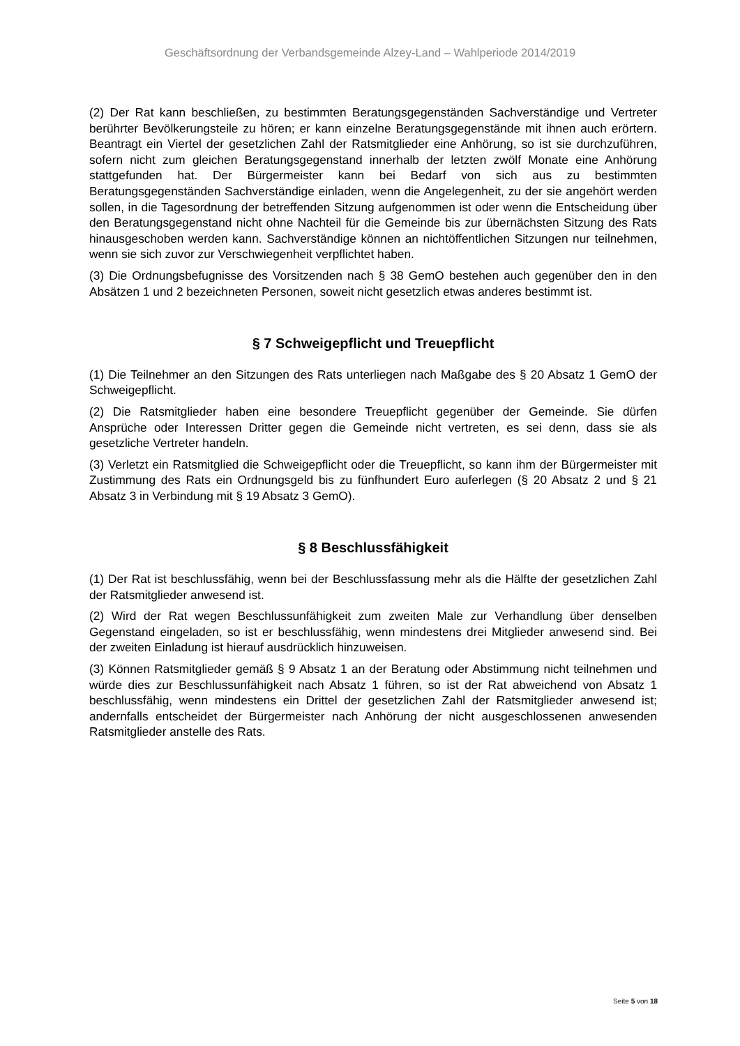Geschäftsordnung der Verbandsgemeinde Alzey-Land – Wahlperiode 2014/2019
(2) Der Rat kann beschließen, zu bestimmten Beratungsgegenständen Sachverständige und Vertreter berührter Bevölkerungsteile zu hören; er kann einzelne Beratungsgegenstände mit ihnen auch erörtern. Beantragt ein Viertel der gesetzlichen Zahl der Ratsmitglieder eine Anhörung, so ist sie durchzuführen, sofern nicht zum gleichen Beratungsgegenstand innerhalb der letzten zwölf Monate eine Anhörung stattgefunden hat. Der Bürgermeister kann bei Bedarf von sich aus zu bestimmten Beratungsgegenständen Sachverständige einladen, wenn die Angelegenheit, zu der sie angehört werden sollen, in die Tagesordnung der betreffenden Sitzung aufgenommen ist oder wenn die Entscheidung über den Beratungsgegenstand nicht ohne Nachteil für die Gemeinde bis zur übernächsten Sitzung des Rats hinausgeschoben werden kann. Sachverständige können an nichtöffentlichen Sitzungen nur teilnehmen, wenn sie sich zuvor zur Verschwiegenheit verpflichtet haben.
(3) Die Ordnungsbefugnisse des Vorsitzenden nach § 38 GemO bestehen auch gegenüber den in den Absätzen 1 und 2 bezeichneten Personen, soweit nicht gesetzlich etwas anderes bestimmt ist.
§ 7 Schweigepflicht und Treuepflicht
(1) Die Teilnehmer an den Sitzungen des Rats unterliegen nach Maßgabe des § 20 Absatz 1 GemO der Schweigepflicht.
(2) Die Ratsmitglieder haben eine besondere Treuepflicht gegenüber der Gemeinde. Sie dürfen Ansprüche oder Interessen Dritter gegen die Gemeinde nicht vertreten, es sei denn, dass sie als gesetzliche Vertreter handeln.
(3) Verletzt ein Ratsmitglied die Schweigepflicht oder die Treuepflicht, so kann ihm der Bürgermeister mit Zustimmung des Rats ein Ordnungsgeld bis zu fünfhundert Euro auferlegen (§ 20 Absatz 2 und § 21 Absatz 3 in Verbindung mit § 19 Absatz 3 GemO).
§ 8 Beschlussfähigkeit
(1) Der Rat ist beschlussfähig, wenn bei der Beschlussfassung mehr als die Hälfte der gesetzlichen Zahl der Ratsmitglieder anwesend ist.
(2) Wird der Rat wegen Beschlussunfähigkeit zum zweiten Male zur Verhandlung über denselben Gegenstand eingeladen, so ist er beschlussfähig, wenn mindestens drei Mitglieder anwesend sind. Bei der zweiten Einladung ist hierauf ausdrücklich hinzuweisen.
(3) Können Ratsmitglieder gemäß § 9 Absatz 1 an der Beratung oder Abstimmung nicht teilnehmen und würde dies zur Beschlussunfähigkeit nach Absatz 1 führen, so ist der Rat abweichend von Absatz 1 beschlussfähig, wenn mindestens ein Drittel der gesetzlichen Zahl der Ratsmitglieder anwesend ist; andernfalls entscheidet der Bürgermeister nach Anhörung der nicht ausgeschlossenen anwesenden Ratsmitglieder anstelle des Rats.
Seite 5 von 18